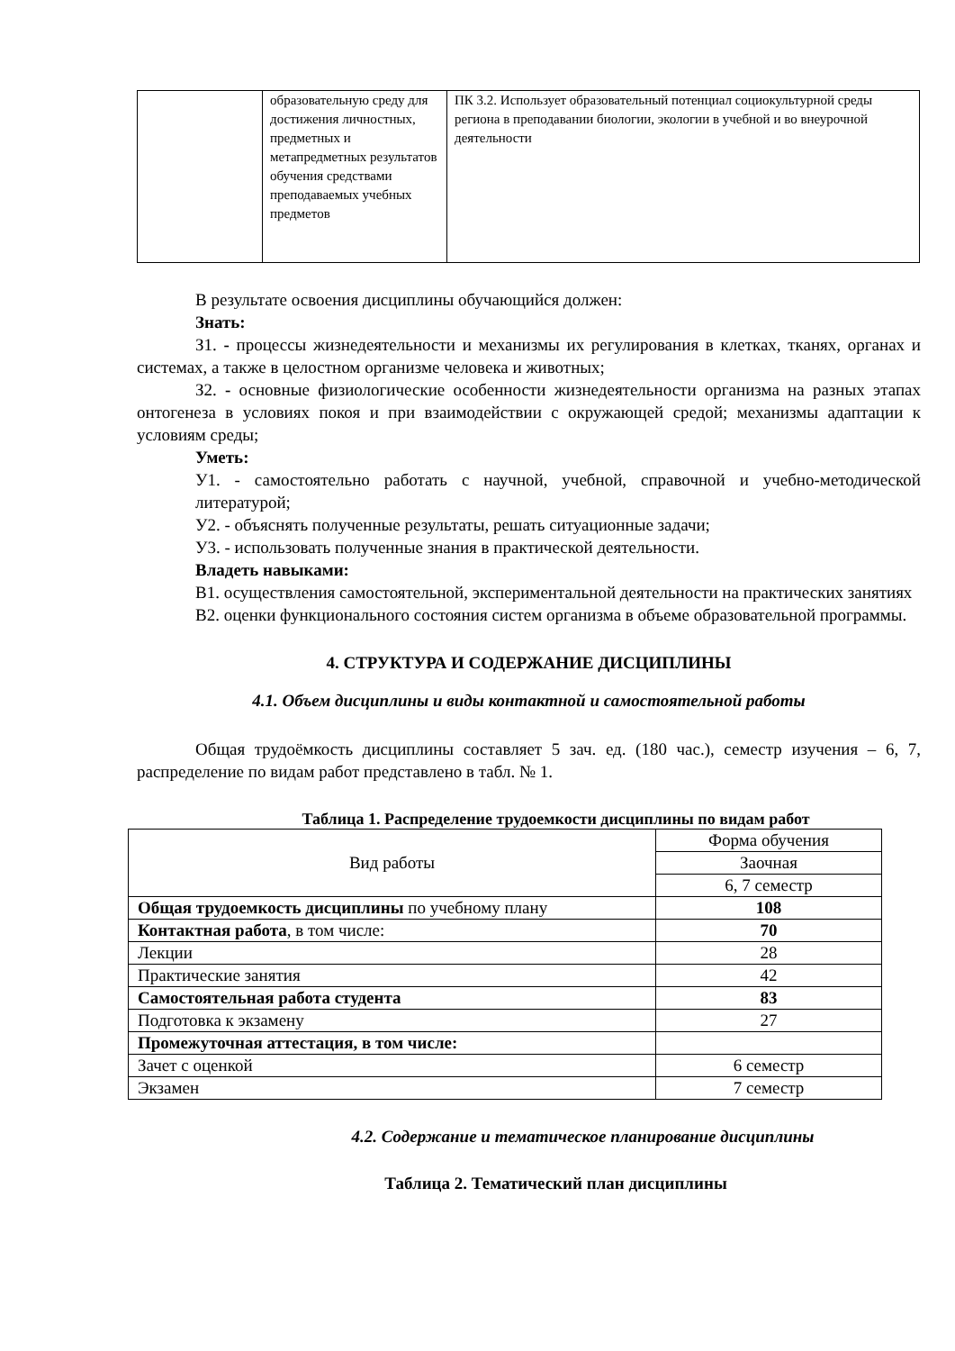| | образовательную среду для достижения личностных, предметных и метапредметных результатов обучения средствами преподаваемых учебных предметов | ПК 3.2. Использует образовательный потенциал социокультурной среды региона в преподавании биологии, экологии в учебной и во внеурочной деятельности |
В результате освоения дисциплины обучающийся должен:
Знать:
З1. - процессы жизнедеятельности и механизмы их регулирования в клетках, тканях, органах и системах, а также в целостном организме человека и животных;
З2. - основные физиологические особенности жизнедеятельности организма на разных этапах онтогенеза в условиях покоя и при взаимодействии с окружающей средой; механизмы адаптации к условиям среды;
Уметь:
У1. - самостоятельно работать с научной, учебной, справочной и учебно-методической литературой;
У2. - объяснять полученные результаты, решать ситуационные задачи;
У3. - использовать полученные знания в практической деятельности.
Владеть навыками:
В1. осуществления самостоятельной, экспериментальной деятельности на практических занятиях
В2. оценки функционального состояния систем организма в объеме образовательной программы.
4. СТРУКТУРА И СОДЕРЖАНИЕ ДИСЦИПЛИНЫ
4.1. Объем дисциплины и виды контактной и самостоятельной работы
Общая трудоёмкость дисциплины составляет 5 зач. ед. (180 час.), семестр изучения – 6, 7, распределение по видам работ представлено в табл. № 1.
Таблица 1. Распределение трудоемкости дисциплины по видам работ
| Вид работы | Форма обучения |
| | Заочная |
| | 6, 7 семестр |
| Общая трудоемкость дисциплины по учебному плану | 108 |
| Контактная работа , в том числе: | 70 |
| Лекции | 28 |
| Практические занятия | 42 |
| Самостоятельная работа студента | 83 |
| Подготовка к экзамену | 27 |
| Промежуточная аттестация, в том числе: | |
| Зачет с оценкой | 6 семестр |
| Экзамен | 7 семестр |
4.2. Содержание и тематическое планирование дисциплины
Таблица 2. Тематический план дисциплины